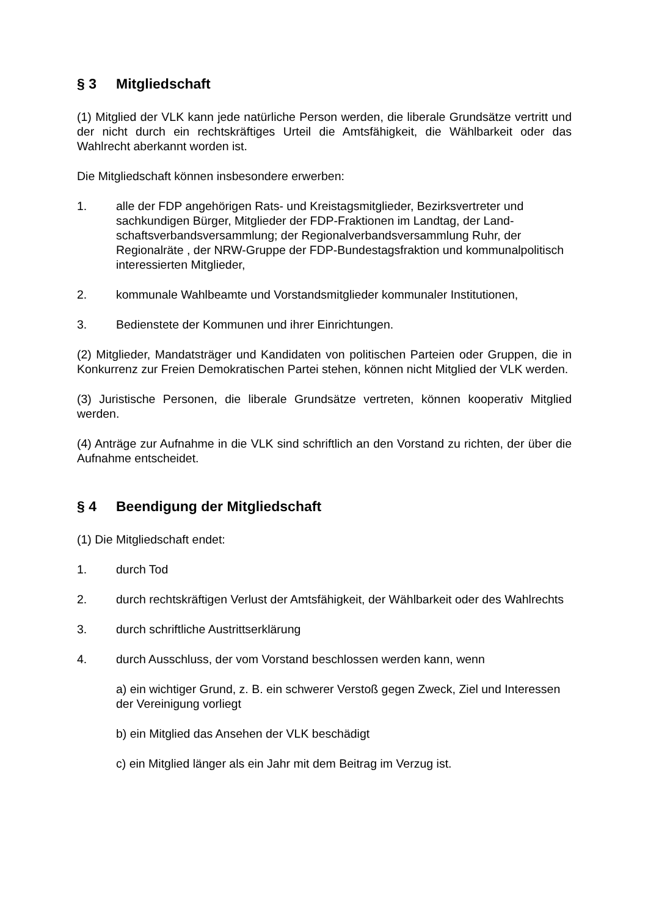§ 3 Mitgliedschaft
(1) Mitglied der VLK kann jede natürliche Person werden, die liberale Grundsätze vertritt und der nicht durch ein rechtskräftiges Urteil die Amtsfähigkeit, die Wählbarkeit oder das Wahlrecht aberkannt worden ist.
Die Mitgliedschaft können insbesondere erwerben:
1. alle der FDP angehörigen Rats- und Kreistagsmitglieder, Bezirksvertreter und sachkundigen Bürger, Mitglieder der FDP-Fraktionen im Landtag, der Land­schaftsverbandsversammlung; der Regionalverbandsversammlung Ruhr, der Regionalräte , der NRW-Gruppe der FDP-Bundestagsfraktion und kommunal­politisch interessierten Mitglieder,
2. kommunale Wahlbeamte und Vorstandsmitglieder kommunaler Institutionen,
3. Bedienstete der Kommunen und ihrer Einrichtungen.
(2) Mitglieder, Mandatsträger und Kandidaten von politischen Parteien oder Gruppen, die in Konkurrenz zur Freien Demokratischen Partei stehen, können nicht Mitglied der VLK werden.
(3) Juristische Personen, die liberale Grundsätze vertreten, können kooperativ Mitglied werden.
(4) Anträge zur Aufnahme in die VLK sind schriftlich an den Vorstand zu richten, der über die Aufnahme entscheidet.
§ 4 Beendigung der Mitgliedschaft
(1) Die Mitgliedschaft endet:
1. durch Tod
2. durch rechtskräftigen Verlust der Amtsfähigkeit, der Wählbarkeit oder des Wahlrechts
3. durch schriftliche Austrittserklärung
4. durch Ausschluss, der vom Vorstand beschlossen werden kann, wenn
a) ein wichtiger Grund, z. B. ein schwerer Verstoß gegen Zweck, Ziel und Interessen der Vereinigung vorliegt
b) ein Mitglied das Ansehen der VLK beschädigt
c) ein Mitglied länger als ein Jahr mit dem Beitrag im Verzug ist.